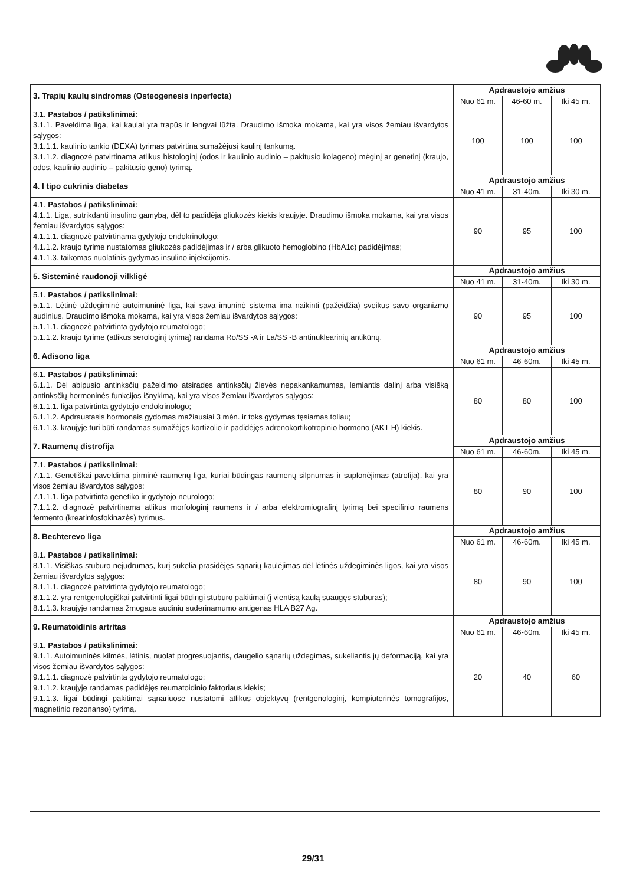| 3. Trapių kaulų sindromas (Osteogenesis inperfecta) | Apdraustojo amžius | | |
| | Nuo 61 m. | 46-60 m. | Iki 45 m. |
| 3.1. Pastabos / patikslinimai: 3.1.1. Paveldima liga, kai kaulai yra trapūs ir lengvai lūžta. Draudimo išmoka mokama, kai yra visos žemiau išvardytos sąlygos: 3.1.1.1. kaulinio tankio (DEXA) tyrimas patvirtina sumažėjusį kaulinį tankumą. 3.1.1.2. diagnozė patvirtinama atlikus histologinį (odos ir kaulinio audinio – pakitusio kolageno) mėginį ar genetinį (kraujo, odos, kaulinio audinio – pakitusio geno) tyrimą. | 100 | 100 | 100 |
| 4. I tipo cukrinis diabetas | Apdraustojo amžius | | |
| | Nuo 41 m. | 31-40m. | Iki 30 m. |
| 4.1. Pastabos / patikslinimai: 4.1.1. Liga, sutrikdanti insulino gamybą, dėl to padidėja gliukozės kiekis kraujyje. Draudimo išmoka mokama, kai yra visos žemiau išvardytos sąlygos: 4.1.1.1. diagnozė patvirtinama gydytojo endokrinologo; 4.1.1.2. kraujo tyrime nustatomas gliukozės padidėjimas ir / arba glikuoto hemoglobino (HbA1c) padidėjimas; 4.1.1.3. taikomas nuolatinis gydymas insulino injekcijomis. | 90 | 95 | 100 |
| 5. Sisteminė raudonoji vilkligė | Apdraustojo amžius | | |
| | Nuo 41 m. | 31-40m. | Iki 30 m. |
| 5.1. Pastabos / patikslinimai: 5.1.1. Lėtinė uždegiminė autoimuninė liga, kai sava imuninė sistema ima naikinti (pažeidžia) sveikus savo organizmo audinius. Draudimo išmoka mokama, kai yra visos žemiau išvardytos sąlygos: 5.1.1.1. diagnozė patvirtinta gydytojo reumatologo; 5.1.1.2. kraujo tyrime (atlikus serologinį tyrimą) randama Ro/SS -A ir La/SS -B antinuklearinių antikūnų. | 90 | 95 | 100 |
| 6. Adisono liga | Apdraustojo amžius | | |
| | Nuo 61 m. | 46-60m. | Iki 45 m. |
| 6.1. Pastabos / patikslinimai: 6.1.1. Dėl abipusio antinksčių pažeidimo atsiradęs antinksčių žievės nepakankamumas, lemiantis dalinį arba visišką antinksčių hormoninės funkcijos išnykimą, kai yra visos žemiau išvardytos sąlygos: 6.1.1.1. liga patvirtinta gydytojo endokrinologo; 6.1.1.2. Apdraustasis hormonais gydomas mažiausiai 3 mėn. ir toks gydymas tęsiamas toliau; 6.1.1.3. kraujyje turi būti randamas sumažėjęs kortizolio ir padidėjęs adrenokortikotropinio hormono (AKT H) kiekis. | 80 | 80 | 100 |
| 7. Raumenų distrofija | Apdraustojo amžius | | |
| | Nuo 61 m. | 46-60m. | Iki 45 m. |
| 7.1. Pastabos / patikslinimai: 7.1.1. Genetiškai paveldima pirminė raumenų liga, kuriai būdingas raumenų silpnumas ir suplonėjimas (atrofija), kai yra visos žemiau išvardytos sąlygos: 7.1.1.1. liga patvirtinta genetiko ir gydytojo neurologo; 7.1.1.2. diagnozė patvirtinama atlikus morfologinį raumens ir / arba elektromiografinį tyrimą bei specifinio raumens fermento (kreatinfosfokinazės) tyrimus. | 80 | 90 | 100 |
| 8. Bechterevo liga | Apdraustojo amžius | | |
| | Nuo 61 m. | 46-60m. | Iki 45 m. |
| 8.1. Pastabos / patikslinimai: 8.1.1. Visiškas stuburo nejudrumas, kurį sukelia prasidėjęs sąnarių kaulėjimas dėl lėtinės uždegiminės ligos, kai yra visos žemiau išvardytos sąlygos: 8.1.1.1. diagnozė patvirtinta gydytojo reumatologo; 8.1.1.2. yra rentgenologiškai patvirtinti ligai būdingi stuburo pakitimai (į vientisą kaulą suaugęs stuburas); 8.1.1.3. kraujyje randamas žmogaus audinių suderinamumo antigenas HLA B27 Ag. | 80 | 90 | 100 |
| 9. Reumatoidinis artritas | Apdraustojo amžius | | |
| | Nuo 61 m. | 46-60m. | Iki 45 m. |
| 9.1. Pastabos / patikslinimai: 9.1.1. Autoimuninės kilmės, lėtinis, nuolat progresuojantis, daugelio sąnarių uždegimas, sukeliantis jų deformaciją, kai yra visos žemiau išvardytos sąlygos: 9.1.1.1. diagnozė patvirtinta gydytojo reumatologo; 9.1.1.2. kraujyje randamas padidėjęs reumatoidinio faktoriaus kiekis; 9.1.1.3. ligai būdingi pakitimai sąnariuose nustatomi atlikus objektyvų (rentgenologinį, kompiuterinės tomografijos, magnetinio rezonanso) tyrimą. | 20 | 40 | 60 |
29/31